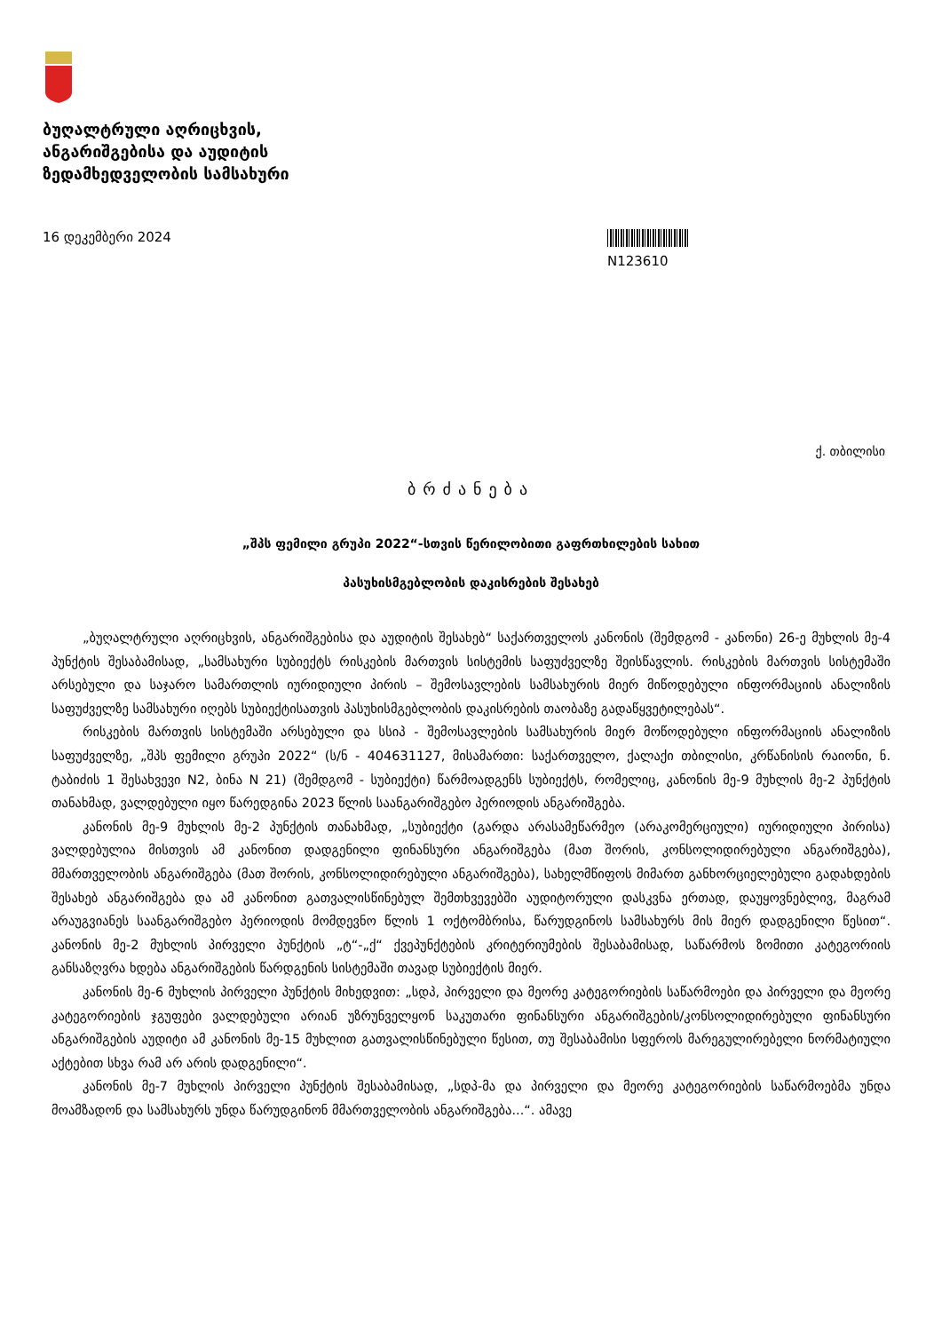ბუღალტრული აღრიცხვის,
ანგარიშგებისა და აუდიტის
ზედამხედველობის სამსახური
16 დეკემბერი 2024
N123610
ქ. თბილისი
ბრძანება
„შპს ფემილი გრუპი 2022“-სთვის წერილობითი გაფრთხილების სახით
პასუხისმგებლობის დაკისრების შესახებ
„ბუღალტრული აღრიცხვის, ანგარიშგებისა და აუდიტის შესახებ“ საქართველოს კანონის (შემდგომ - კანონი) 26-ე მუხლის მე-4 პუნქტის შესაბამისად, „სამსახური სუბიექტს რისკების მართვის სისტემის საფუძველზე შეისწავლის. რისკების მართვის სისტემაში არსებული და საჯარო სამართლის იურიდიული პირის – შემოსავლების სამსახურის მიერ მიწოდებული ინფორმაციის ანალიზის საფუძველზე სამსახური იღებს სუბიექტისათვის პასუხისმგებლობის დაკისრების თაობაზე გადაწყვეტილებას“.
რისკების მართვის სისტემაში არსებული და სსიპ - შემოსავლების სამსახურის მიერ მოწოდებული ინფორმაციის ანალიზის საფუძველზე, „შპს ფემილი გრუპი 2022“ (ს/ნ - 404631127, მისამართი: საქართველო, ქალაქი თბილისი, კრწანისის რაიონი, ნ. ტაბიძის 1 შესახვევი N2, ბინა N 21) (შემდგომ - სუბიექტი) წარმოადგენს სუბიექტს, რომელიც, კანონის მე-9 მუხლის მე-2 პუნქტის თანახმად, ვალდებული იყო წარედგინა 2023 წლის საანგარიშგებო პერიოდის ანგარიშგება.
კანონის მე-9 მუხლის მე-2 პუნქტის თანახმად, „სუბიექტი (გარდა არასამეწარმეო (არაკომერციული) იურიდიული პირისა) ვალდებულია მისთვის ამ კანონით დადგენილი ფინანსური ანგარიშგება (მათ შორის, კონსოლიდირებული ანგარიშგება), მმართველობის ანგარიშგება (მათ შორის, კონსოლიდირებული ანგარიშგება), სახელმწიფოს მიმართ განხორციელებული გადახდების შესახებ ანგარიშგება და ამ კანონით გათვალისწინებულ შემთხვევებში აუდიტორული დასკვნა ერთად, დაუყოვნებლივ, მაგრამ არაუგვიანეს საანგარიშგებო პერიოდის მომდევნო წლის 1 ოქტომბრისა, წარუდგინოს სამსახურს მის მიერ დადგენილი წესით“. კანონის მე-2 მუხლის პირველი პუნქტის „ტ“-„ქ“ ქვეპუნქტების კრიტერიუმების შესაბამისად, საწარმოს ზომითი კატეგორიის განსაზღვრა ხდება ანგარიშგების წარდგენის სისტემაში თავად სუბიექტის მიერ.
კანონის მე-6 მუხლის პირველი პუნქტის მიხედვით: „სდპ, პირველი და მეორე კატეგორიების საწარმოები და პირველი და მეორე კატეგორიების ჯგუფები ვალდებული არიან უზრუნველყონ საკუთარი ფინანსური ანგარიშგების/კონსოლიდირებული ფინანსური ანგარიშგების აუდიტი ამ კანონის მე-15 მუხლით გათვალისწინებული წესით, თუ შესაბამისი სფეროს მარეგულირებელი ნორმატიული აქტებით სხვა რამ არ არის დადგენილი“.
კანონის მე-7 მუხლის პირველი პუნქტის შესაბამისად, „სდპ-მა და პირველი და მეორე კატეგორიების საწარმოებმა უნდა მოამზადონ და სამსახურს უნდა წარუდგინონ მმართველობის ანგარიშგება...“. ამავე